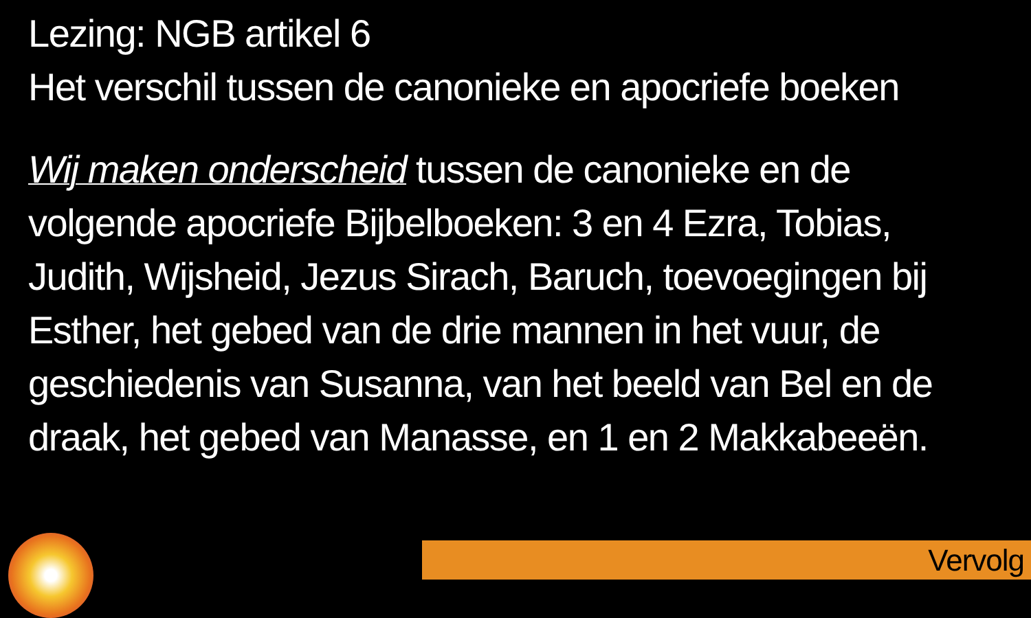Lezing: NGB artikel 6
Het verschil tussen de canonieke en apocriefe boeken
Wij maken onderscheid tussen de canonieke en de volgende apocriefe Bijbelboeken: 3 en 4 Ezra, Tobias, Judith, Wijsheid, Jezus Sirach, Baruch, toevoegingen bij Esther, het gebed van de drie mannen in het vuur, de geschiedenis van Susanna, van het beeld van Bel en de draak, het gebed van Manasse, en 1 en 2 Makkabeeën.
Vervolg